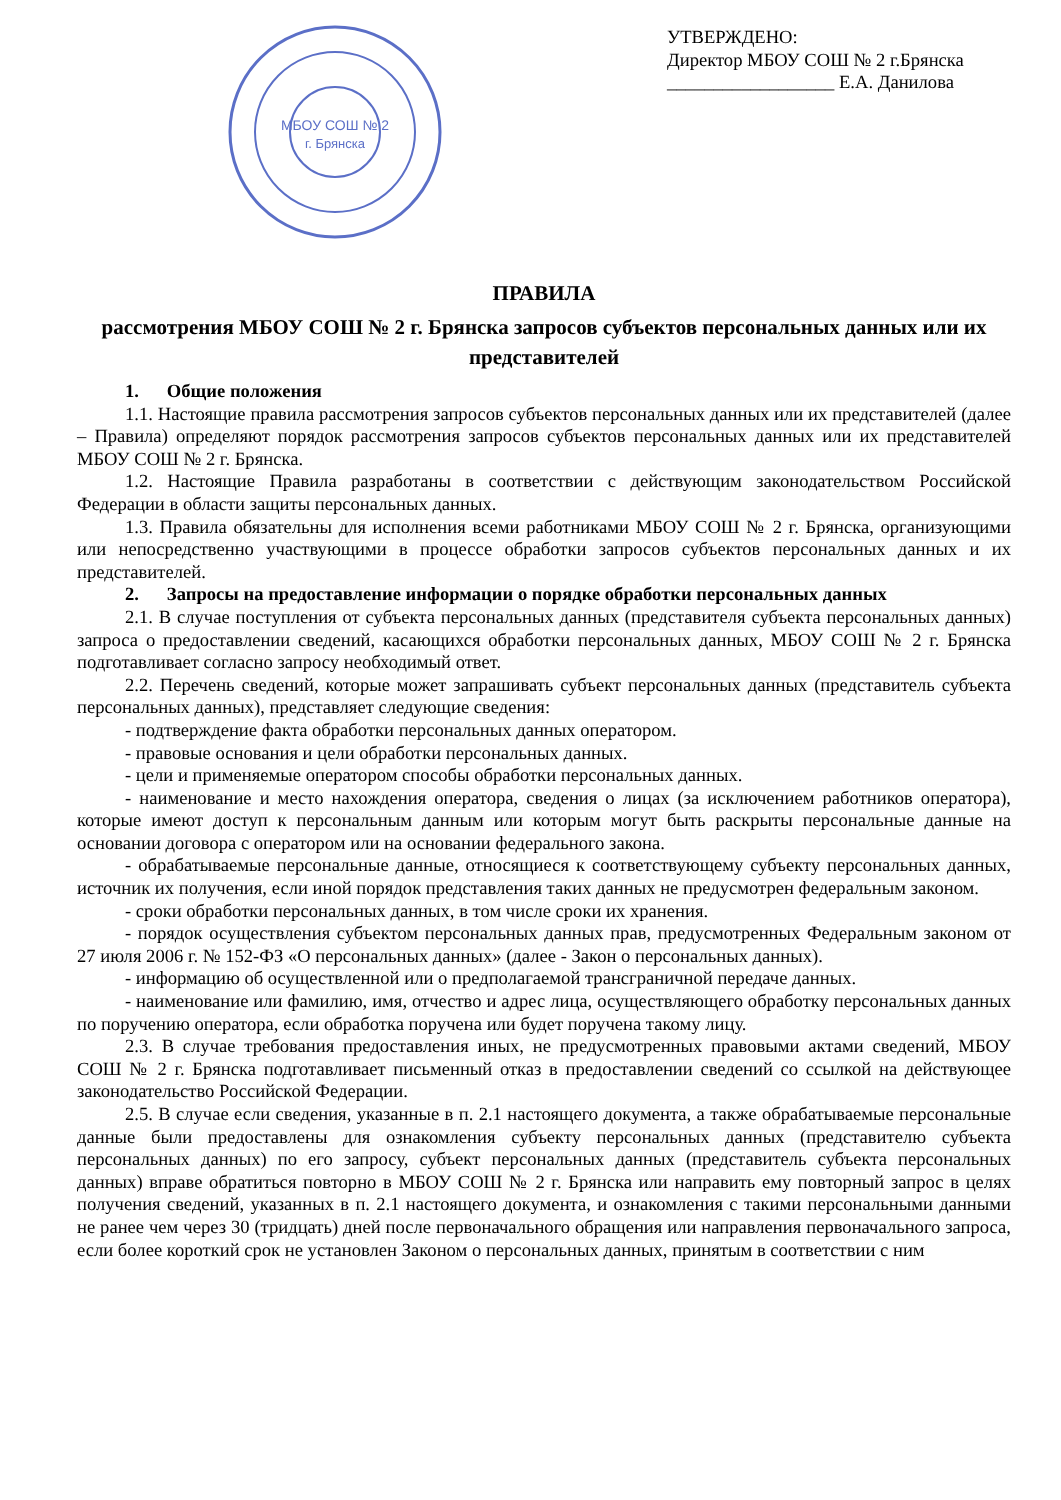МБОУ СОШ № 2
г. Брянска
УТВЕРЖДЕНО:
Директор МБОУ СОШ № 2 г.Брянска
__________________ Е.А. Данилова
ПРАВИЛА
рассмотрения МБОУ СОШ № 2 г. Брянска запросов субъектов персональных данных или их представителей
1. Общие положения
1.1. Настоящие правила рассмотрения запросов субъектов персональных данных или их представителей (далее – Правила) определяют порядок рассмотрения запросов субъектов персональных данных или их представителей МБОУ СОШ № 2 г. Брянска.
1.2. Настоящие Правила разработаны в соответствии с действующим законодательством Российской Федерации в области защиты персональных данных.
1.3. Правила обязательны для исполнения всеми работниками МБОУ СОШ № 2 г. Брянска, организующими или непосредственно участвующими в процессе обработки запросов субъектов персональных данных и их представителей.
2. Запросы на предоставление информации о порядке обработки персональных данных
2.1. В случае поступления от субъекта персональных данных (представителя субъекта персональных данных) запроса о предоставлении сведений, касающихся обработки персональных данных, МБОУ СОШ № 2 г. Брянска подготавливает согласно запросу необходимый ответ.
2.2. Перечень сведений, которые может запрашивать субъект персональных данных (представитель субъекта персональных данных), представляет следующие сведения:
- подтверждение факта обработки персональных данных оператором.
- правовые основания и цели обработки персональных данных.
- цели и применяемые оператором способы обработки персональных данных.
- наименование и место нахождения оператора, сведения о лицах (за исключением работников оператора), которые имеют доступ к персональным данным или которым могут быть раскрыты персональные данные на основании договора с оператором или на основании федерального закона.
- обрабатываемые персональные данные, относящиеся к соответствующему субъекту персональных данных, источник их получения, если иной порядок представления таких данных не предусмотрен федеральным законом.
- сроки обработки персональных данных, в том числе сроки их хранения.
- порядок осуществления субъектом персональных данных прав, предусмотренных Федеральным законом от 27 июля 2006 г. № 152-ФЗ «О персональных данных» (далее - Закон о персональных данных).
- информацию об осуществленной или о предполагаемой трансграничной передаче данных.
- наименование или фамилию, имя, отчество и адрес лица, осуществляющего обработку персональных данных по поручению оператора, если обработка поручена или будет поручена такому лицу.
2.3. В случае требования предоставления иных, не предусмотренных правовыми актами сведений, МБОУ СОШ № 2 г. Брянска подготавливает письменный отказ в предоставлении сведений со ссылкой на действующее законодательство Российской Федерации.
2.5. В случае если сведения, указанные в п. 2.1 настоящего документа, а также обрабатываемые персональные данные были предоставлены для ознакомления субъекту персональных данных (представителю субъекта персональных данных) по его запросу, субъект персональных данных (представитель субъекта персональных данных) вправе обратиться повторно в МБОУ СОШ № 2 г. Брянска или направить ему повторный запрос в целях получения сведений, указанных в п. 2.1 настоящего документа, и ознакомления с такими персональными данными не ранее чем через 30 (тридцать) дней после первоначального обращения или направления первоначального запроса, если более короткий срок не установлен Законом о персональных данных, принятым в соответствии с ним